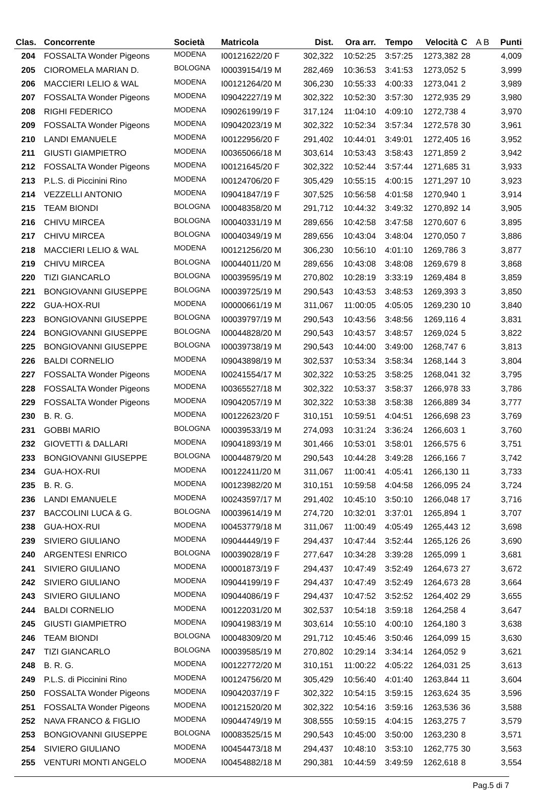| Clas. | Concorrente | Società | Matricola | Dist. | Ora arr. | Tempo | Velocità | C | A B | Punti |
| --- | --- | --- | --- | --- | --- | --- | --- | --- | --- | --- |
| 204 | FOSSALTA Wonder Pigeons | MODENA | I00121622/20 F | 302,322 | 10:52:25 | 3:57:25 | 1273,382 | 28 | | 4,009 |
| 205 | CIOROMELA MARIAN D. | BOLOGNA | I00039154/19 M | 282,469 | 10:36:53 | 3:41:53 | 1273,052 | 5 | | 3,999 |
| 206 | MACCIERI LELIO & WAL | MODENA | I00121264/20 M | 306,230 | 10:55:33 | 4:00:33 | 1273,041 | 2 | | 3,989 |
| 207 | FOSSALTA Wonder Pigeons | MODENA | I09042227/19 M | 302,322 | 10:52:30 | 3:57:30 | 1272,935 | 29 | | 3,980 |
| 208 | RIGHI FEDERICO | MODENA | I09026199/19 F | 317,124 | 11:04:10 | 4:09:10 | 1272,738 | 4 | | 3,970 |
| 209 | FOSSALTA Wonder Pigeons | MODENA | I09042023/19 M | 302,322 | 10:52:34 | 3:57:34 | 1272,578 | 30 | | 3,961 |
| 210 | LANDI EMANUELE | MODENA | I00122956/20 F | 291,402 | 10:44:01 | 3:49:01 | 1272,405 | 16 | | 3,952 |
| 211 | GIUSTI GIAMPIETRO | MODENA | I00365066/18 M | 303,614 | 10:53:43 | 3:58:43 | 1271,859 | 2 | | 3,942 |
| 212 | FOSSALTA Wonder Pigeons | MODENA | I00121645/20 F | 302,322 | 10:52:44 | 3:57:44 | 1271,685 | 31 | | 3,933 |
| 213 | P.L.S. di Piccinini Rino | MODENA | I00124706/20 F | 305,429 | 10:55:15 | 4:00:15 | 1271,297 | 10 | | 3,923 |
| 214 | VEZZELLI ANTONIO | MODENA | I09041847/19 F | 307,525 | 10:56:58 | 4:01:58 | 1270,940 | 1 | | 3,914 |
| 215 | TEAM BIONDI | BOLOGNA | I00048358/20 M | 291,712 | 10:44:32 | 3:49:32 | 1270,892 | 14 | | 3,905 |
| 216 | CHIVU MIRCEA | BOLOGNA | I00040331/19 M | 289,656 | 10:42:58 | 3:47:58 | 1270,607 | 6 | | 3,895 |
| 217 | CHIVU MIRCEA | BOLOGNA | I00040349/19 M | 289,656 | 10:43:04 | 3:48:04 | 1270,050 | 7 | | 3,886 |
| 218 | MACCIERI LELIO & WAL | MODENA | I00121256/20 M | 306,230 | 10:56:10 | 4:01:10 | 1269,786 | 3 | | 3,877 |
| 219 | CHIVU MIRCEA | BOLOGNA | I00044011/20 M | 289,656 | 10:43:08 | 3:48:08 | 1269,679 | 8 | | 3,868 |
| 220 | TIZI GIANCARLO | BOLOGNA | I00039595/19 M | 270,802 | 10:28:19 | 3:33:19 | 1269,484 | 8 | | 3,859 |
| 221 | BONGIOVANNI GIUSEPPE | BOLOGNA | I00039725/19 M | 290,543 | 10:43:53 | 3:48:53 | 1269,393 | 3 | | 3,850 |
| 222 | GUA-HOX-RUI | MODENA | I00000661/19 M | 311,067 | 11:00:05 | 4:05:05 | 1269,230 | 10 | | 3,840 |
| 223 | BONGIOVANNI GIUSEPPE | BOLOGNA | I00039797/19 M | 290,543 | 10:43:56 | 3:48:56 | 1269,116 | 4 | | 3,831 |
| 224 | BONGIOVANNI GIUSEPPE | BOLOGNA | I00044828/20 M | 290,543 | 10:43:57 | 3:48:57 | 1269,024 | 5 | | 3,822 |
| 225 | BONGIOVANNI GIUSEPPE | BOLOGNA | I00039738/19 M | 290,543 | 10:44:00 | 3:49:00 | 1268,747 | 6 | | 3,813 |
| 226 | BALDI CORNELIO | MODENA | I09043898/19 M | 302,537 | 10:53:34 | 3:58:34 | 1268,144 | 3 | | 3,804 |
| 227 | FOSSALTA Wonder Pigeons | MODENA | I00241554/17 M | 302,322 | 10:53:25 | 3:58:25 | 1268,041 | 32 | | 3,795 |
| 228 | FOSSALTA Wonder Pigeons | MODENA | I00365527/18 M | 302,322 | 10:53:37 | 3:58:37 | 1266,978 | 33 | | 3,786 |
| 229 | FOSSALTA Wonder Pigeons | MODENA | I09042057/19 M | 302,322 | 10:53:38 | 3:58:38 | 1266,889 | 34 | | 3,777 |
| 230 | B. R. G. | MODENA | I00122623/20 F | 310,151 | 10:59:51 | 4:04:51 | 1266,698 | 23 | | 3,769 |
| 231 | GOBBI MARIO | BOLOGNA | I00039533/19 M | 274,093 | 10:31:24 | 3:36:24 | 1266,603 | 1 | | 3,760 |
| 232 | GIOVETTI & DALLARI | MODENA | I09041893/19 M | 301,466 | 10:53:01 | 3:58:01 | 1266,575 | 6 | | 3,751 |
| 233 | BONGIOVANNI GIUSEPPE | BOLOGNA | I00044879/20 M | 290,543 | 10:44:28 | 3:49:28 | 1266,166 | 7 | | 3,742 |
| 234 | GUA-HOX-RUI | MODENA | I00122411/20 M | 311,067 | 11:00:41 | 4:05:41 | 1266,130 | 11 | | 3,733 |
| 235 | B. R. G. | MODENA | I00123982/20 M | 310,151 | 10:59:58 | 4:04:58 | 1266,095 | 24 | | 3,724 |
| 236 | LANDI EMANUELE | MODENA | I00243597/17 M | 291,402 | 10:45:10 | 3:50:10 | 1266,048 | 17 | | 3,716 |
| 237 | BACCOLINI LUCA & G. | BOLOGNA | I00039614/19 M | 274,720 | 10:32:01 | 3:37:01 | 1265,894 | 1 | | 3,707 |
| 238 | GUA-HOX-RUI | MODENA | I00453779/18 M | 311,067 | 11:00:49 | 4:05:49 | 1265,443 | 12 | | 3,698 |
| 239 | SIVIERO GIULIANO | MODENA | I09044449/19 F | 294,437 | 10:47:44 | 3:52:44 | 1265,126 | 26 | | 3,690 |
| 240 | ARGENTESI ENRICO | BOLOGNA | I00039028/19 F | 277,647 | 10:34:28 | 3:39:28 | 1265,099 | 1 | | 3,681 |
| 241 | SIVIERO GIULIANO | MODENA | I00001873/19 F | 294,437 | 10:47:49 | 3:52:49 | 1264,673 | 27 | | 3,672 |
| 242 | SIVIERO GIULIANO | MODENA | I09044199/19 F | 294,437 | 10:47:49 | 3:52:49 | 1264,673 | 28 | | 3,664 |
| 243 | SIVIERO GIULIANO | MODENA | I09044086/19 F | 294,437 | 10:47:52 | 3:52:52 | 1264,402 | 29 | | 3,655 |
| 244 | BALDI CORNELIO | MODENA | I00122031/20 M | 302,537 | 10:54:18 | 3:59:18 | 1264,258 | 4 | | 3,647 |
| 245 | GIUSTI GIAMPIETRO | MODENA | I09041983/19 M | 303,614 | 10:55:10 | 4:00:10 | 1264,180 | 3 | | 3,638 |
| 246 | TEAM BIONDI | BOLOGNA | I00048309/20 M | 291,712 | 10:45:46 | 3:50:46 | 1264,099 | 15 | | 3,630 |
| 247 | TIZI GIANCARLO | BOLOGNA | I00039585/19 M | 270,802 | 10:29:14 | 3:34:14 | 1264,052 | 9 | | 3,621 |
| 248 | B. R. G. | MODENA | I00122772/20 M | 310,151 | 11:00:22 | 4:05:22 | 1264,031 | 25 | | 3,613 |
| 249 | P.L.S. di Piccinini Rino | MODENA | I00124756/20 M | 305,429 | 10:56:40 | 4:01:40 | 1263,844 | 11 | | 3,604 |
| 250 | FOSSALTA Wonder Pigeons | MODENA | I09042037/19 F | 302,322 | 10:54:15 | 3:59:15 | 1263,624 | 35 | | 3,596 |
| 251 | FOSSALTA Wonder Pigeons | MODENA | I00121520/20 M | 302,322 | 10:54:16 | 3:59:16 | 1263,536 | 36 | | 3,588 |
| 252 | NAVA FRANCO & FIGLIO | MODENA | I09044749/19 M | 308,555 | 10:59:15 | 4:04:15 | 1263,275 | 7 | | 3,579 |
| 253 | BONGIOVANNI GIUSEPPE | BOLOGNA | I00083525/15 M | 290,543 | 10:45:00 | 3:50:00 | 1263,230 | 8 | | 3,571 |
| 254 | SIVIERO GIULIANO | MODENA | I00454473/18 M | 294,437 | 10:48:10 | 3:53:10 | 1262,775 | 30 | | 3,563 |
| 255 | VENTURI MONTI ANGELO | MODENA | I00454882/18 M | 290,381 | 10:44:59 | 3:49:59 | 1262,618 | 8 | | 3,554 |
Pag.5 di 7